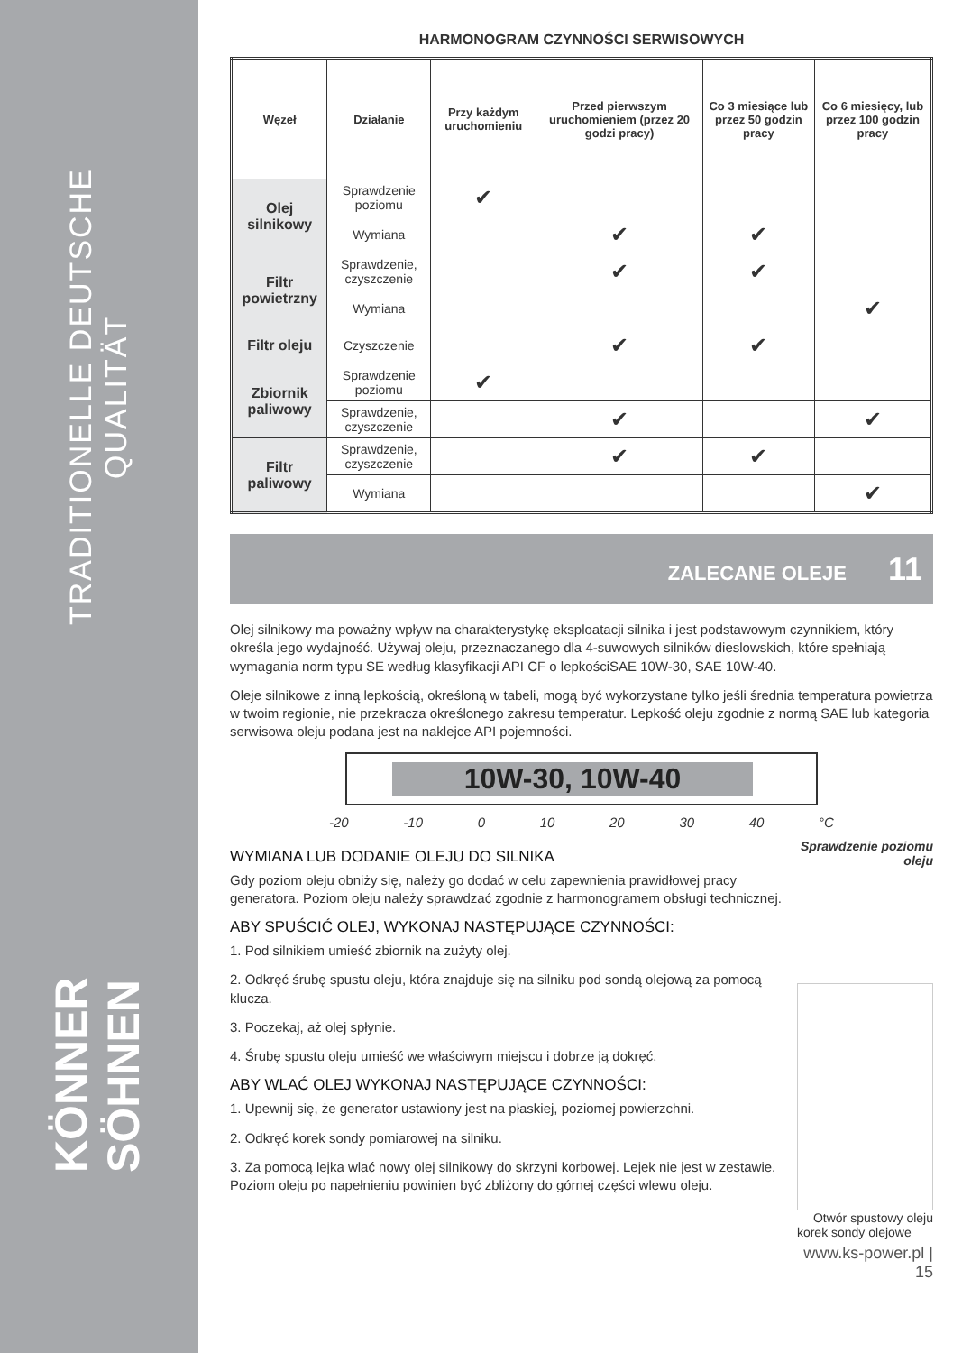TRADITIONELLE DEUTSCHE QUALITÄT
KÖNNER SÖHNEN
HARMONOGRAM CZYNNOŚCI SERWISOWYCH
| Węzeł | Działanie | Przy każdym uruchomieniu | Przed pierwszym uruchomieniem (przez 20 godzi pracy) | Co 3 miesiące lub przez 50 godzin pracy | Co 6 miesięcy, lub przez 100 godzin pracy |
| --- | --- | --- | --- | --- | --- |
| Olej silnikowy | Sprawdzenie poziomu | ✔ | | | |
| | Wymiana | | ✔ | ✔ | |
| Filtr powietrzny | Sprawdzenie, czyszczenie | | ✔ | ✔ | |
| | Wymiana | | | | ✔ |
| Filtr oleju | Czyszczenie | | ✔ | ✔ | |
| Zbiornik paliwowy | Sprawdzenie poziomu | ✔ | | | |
| | Sprawdzenie, czyszczenie | | ✔ | | ✔ |
| Filtr paliwowy | Sprawdzenie, czyszczenie | | ✔ | ✔ | |
| | Wymiana | | | | ✔ |
ZALECANE OLEJE 11
Olej silnikowy ma poważny wpływ na charakterystykę eksploatacji silnika i jest podstawowym czynnikiem, który określa jego wydajność. Używaj oleju, przeznaczanego dla 4-suwowych silników dieslowskich, które spełniają wymagania norm typu SE według klasyfikacji API CF o lepkościSAE 10W-30, SAE 10W-40.
Oleje silnikowe z inną lepkością, określoną w tabeli, mogą być wykorzystane tylko jeśli średnia temperatura powietrza w twoim regionie, nie przekracza określonego zakresu temperatur. Lepkość oleju zgodnie z normą SAE lub kategoria serwisowa oleju podana jest na naklejce API pojemności.
10W-30, 10W-40
-20 -10 0 10 20 30 40 °C
WYMIANA LUB DODANIE OLEJU DO SILNIKA
Gdy poziom oleju obniży się, należy go dodać w celu zapewnienia prawidłowej pracy generatora. Poziom oleju należy sprawdzać zgodnie z harmonogramem obsługi technicznej.
ABY SPUŚCIĆ OLEJ, WYKONAJ NASTĘPUJĄCE CZYNNOŚCI:
1. Pod silnikiem umieść zbiornik na zużyty olej.
2. Odkręć śrubę spustu oleju, która znajduje się na silniku pod sondą olejową za pomocą klucza.
3. Poczekaj, aż olej spłynie.
4. Śrubę spustu oleju umieść we właściwym miejscu i dobrze ją dokręć.
ABY WLAĆ OLEJ WYKONAJ NASTĘPUJĄCE CZYNNOŚCI:
1. Upewnij się, że generator ustawiony jest na płaskiej, poziomej powierzchni.
2. Odkręć korek sondy pomiarowej na silniku.
3. Za pomocą lejka wlać nowy olej silnikowy do skrzyni korbowej. Lejek nie jest w zestawie. Poziom oleju po napełnieniu powinien być zbliżony do górnej części wlewu oleju.
Sprawdzenie poziomu oleju
Otwór spustowy oleju
korek sondy olejowe
www.ks-power.pl | 15